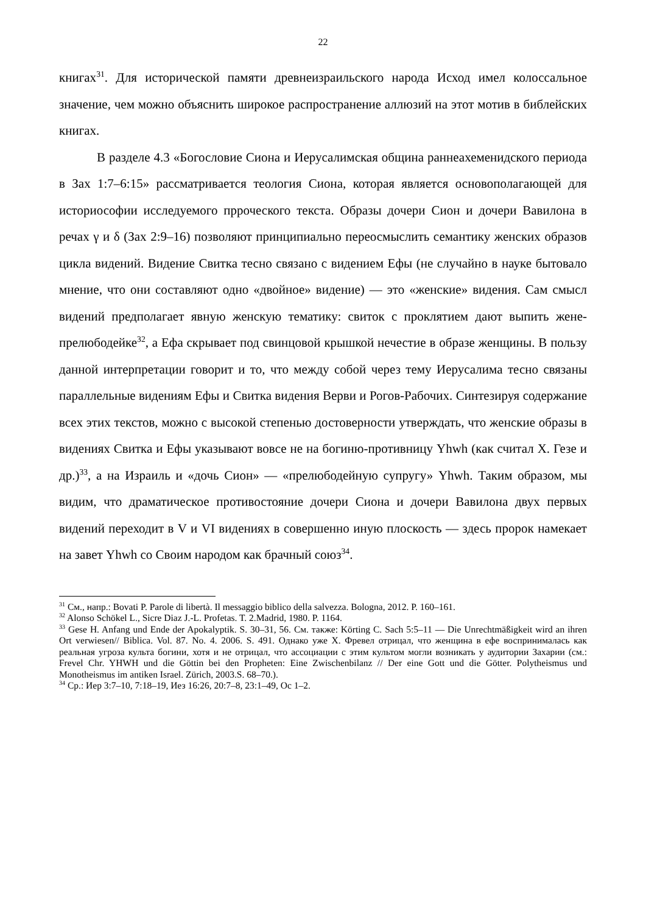22
книгах<sup>31</sup>. Для исторической памяти древнеизраильского народа Исход имел колоссальное значение, чем можно объяснить широкое распространение аллюзий на этот мотив в библейских книгах.
В разделе 4.3 «Богословие Сиона и Иерусалимская община раннеахеменидского периода в Зах 1:7–6:15» рассматривается теология Сиона, которая является основополагающей для историософии исследуемого прроческого текста. Образы дочери Сион и дочери Вавилона в речах γ и δ (Зах 2:9–16) позволяют принципиально переосмыслить семантику женских образов цикла видений. Видение Свитка тесно связано с видением Ефы (не случайно в науке бытовало мнение, что они составляют одно «двойное» видение) — это «женские» видения. Сам смысл видений предполагает явную женскую тематику: свиток с проклятием дают выпить жене-прелюбодейке<sup>32</sup>, а Ефа скрывает под свинцовой крышкой нечестие в образе женщины. В пользу данной интерпретации говорит и то, что между собой через тему Иерусалима тесно связаны параллельные видениям Ефы и Свитка видения Верви и Рогов-Рабочих. Синтезируя содержание всех этих текстов, можно с высокой степенью достоверности утверждать, что женские образы в видениях Свитка и Ефы указывают вовсе не на богиню-противницу Yhwh (как считал Х. Гезе и др.)<sup>33</sup>, а на Израиль и «дочь Сион» — «прелюбодейную супругу» Yhwh. Таким образом, мы видим, что драматическое противостояние дочери Сиона и дочери Вавилона двух первых видений переходит в V и VI видениях в совершенно иную плоскость — здесь пророк намекает на завет Yhwh со Своим народом как брачный союз<sup>34</sup>.
<sup>31</sup> См., напр.: Bovati P. Parole di libertà. Il messaggio biblico della salvezza. Bologna, 2012. P. 160–161.
<sup>32</sup> Alonso Schökel L., Sicre Diaz J.-L. Profetas. T. 2.Madrid, 1980. P. 1164.
<sup>33</sup> Gese H. Anfang und Ende der Apokalyptik. S. 30–31, 56. См. также: Körting C. Sach 5:5–11 — Die Unrechtmäßigkeit wird an ihren Ort verwiesen// Biblica. Vol. 87. No. 4. 2006. S. 491. Однако уже Х. Фревел отрицал, что женщина в ефе воспринималась как реальная угроза культа богини, хотя и не отрицал, что ассоциации с этим культом могли возникать у аудитории Захарии (см.: Frevel Chr. YHWH und die Göttin bei den Propheten: Eine Zwischenbilanz // Der eine Gott und die Götter. Polytheismus und Monotheismus im antiken Israel. Zürich, 2003.S. 68–70.).
<sup>34</sup> Ср.: Иер 3:7–10, 7:18–19, Иез 16:26, 20:7–8, 23:1–49, Ос 1–2.